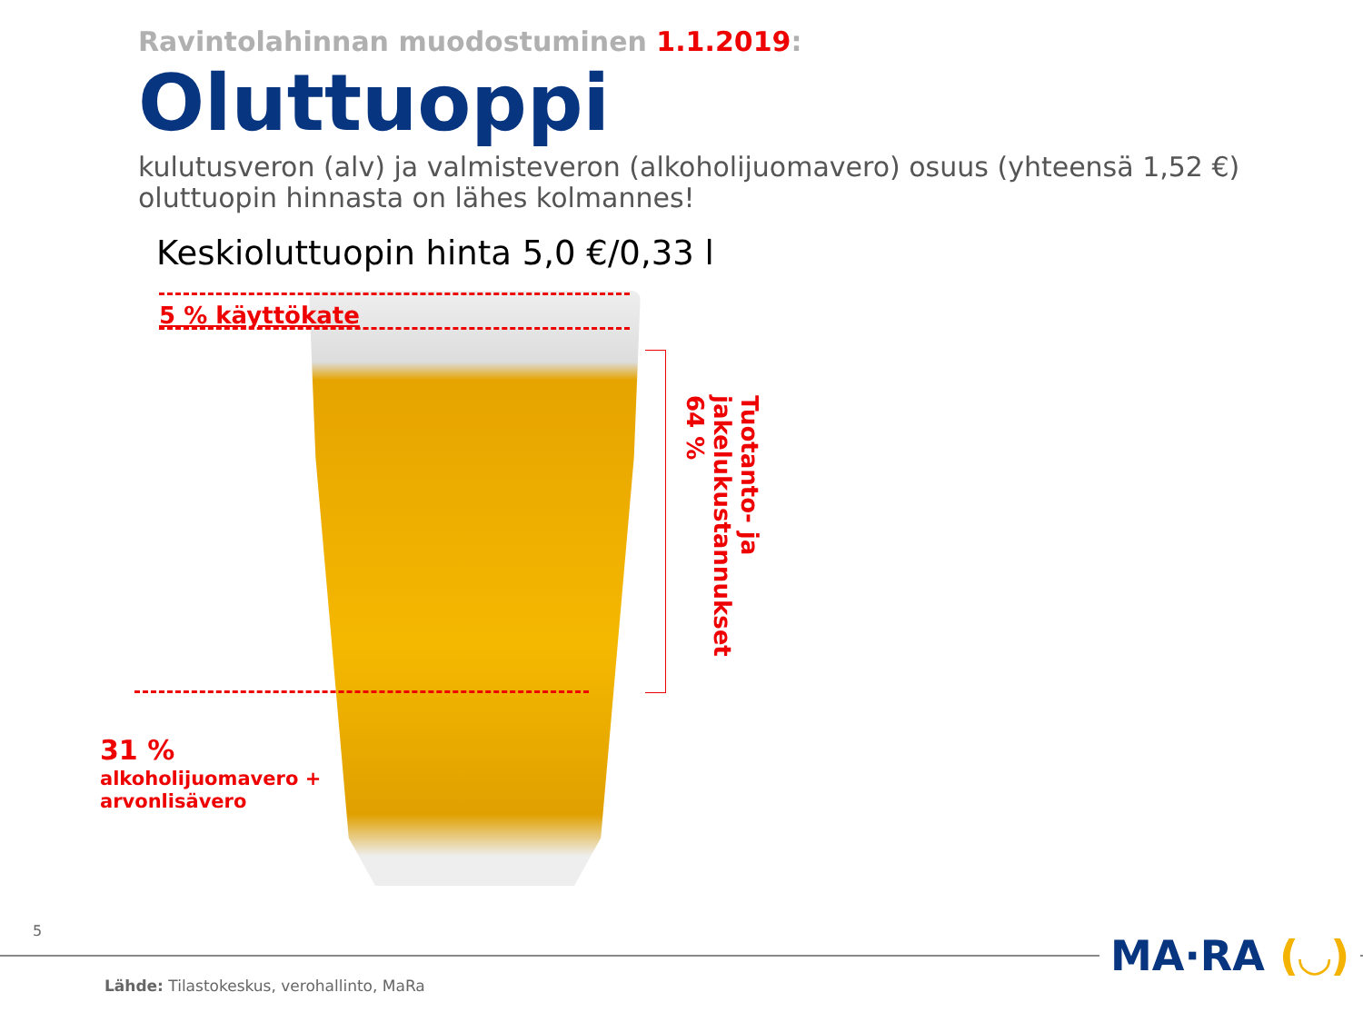Ravintolahinnan muodostuminen 1.1.2019:
Oluttuoppi
kulutusveron (alv) ja valmisteveron (alkoholijuomavero) osuus (yhteensä 1,52 €)
oluttuopin hinnasta on lähes kolmannes!
Keskioluttuopin hinta 5,0 €/0,33 l
5 % käyttökate
Tuotanto- ja
jakelukustannukset
64 %
31 %
alkoholijuomavero +
arvonlisävero
5
MA·RA (◡)
Lähde: Tilastokeskus, verohallinto, MaRa